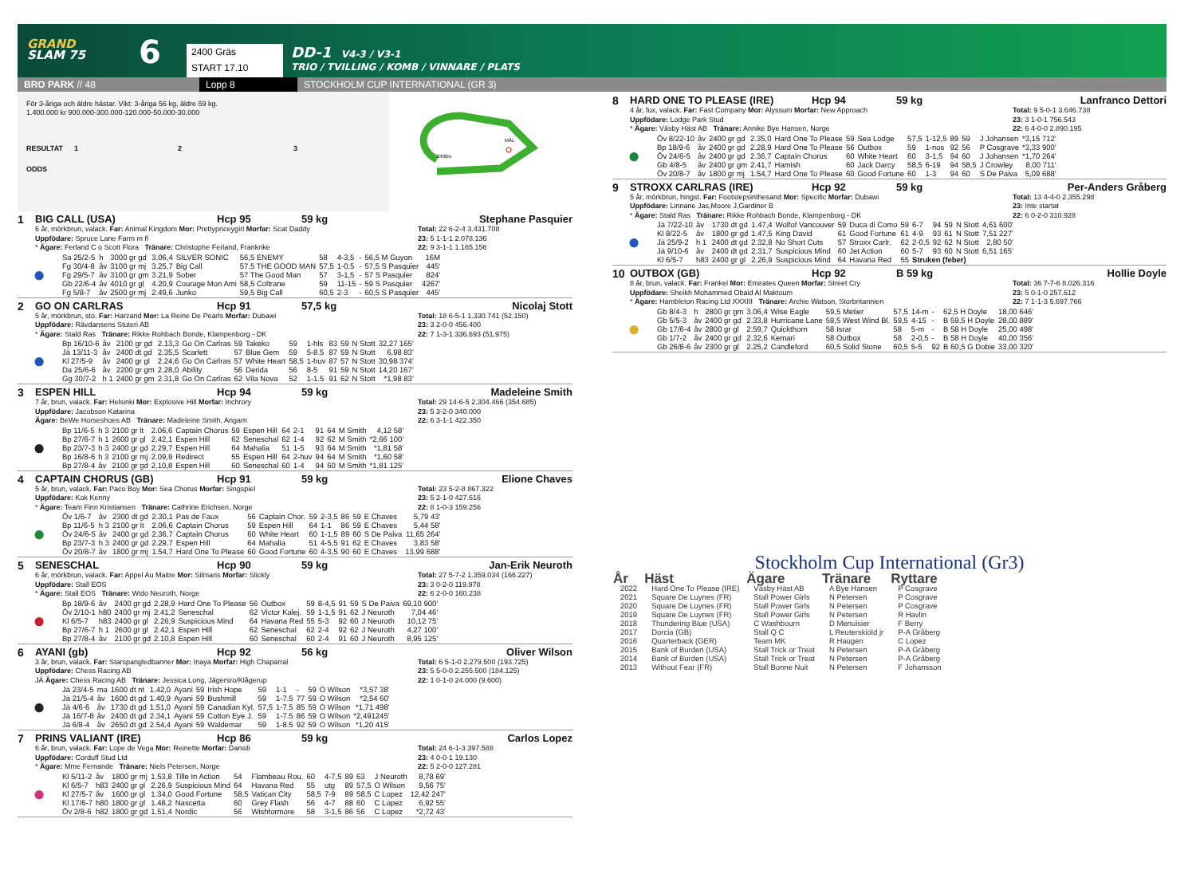GRAND
SLAM 75
6
2400 Gräs
START 17.10
DD-1 V4-3 / V3-1
TRIO / TVILLING / KOMB / VINNARE / PLATS
BRO PARK // 48 Lopp 8 STOCKHOLM CUP INTERNATIONAL (GR 3)
För 3-åriga och äldre hästar. Vikt: 3-åriga 56 kg, äldre 59 kg.
1.400.000 kr 900.000-300.000-120.000-50.000-30.000
RESULTAT 1 2 3
ODDS
2400m
MÅL
1 BIG CALL (USA) Hcp 95 59 kg Stephane Pasquier
6 år, mörkbrun, valack. Far: Animal Kingdom Mor: Prettypriceygirl Morfar: Scat Daddy
Uppfödare: Spruce Lane Farm m fl
* Ägare: Ferland C o Scott Flora Tränare: Christophe Ferland, Frankrike
Total: 22 6-2-4 3.431.708
23: 5 1-1-1 2.078.136
22: 9 3-1-1 1.165.156
| ● | Sa 25/2-5 | h | 3000 gr gd | 3.06,4 | SILVER SONIC | 56,5 ENEMY | 58 | 4-3,5 | - | 56,5 M Guyon | 16M |
| | Fg 30/4-8 | åv | 3100 gr mj | 3.25,7 | Big Call | 57,5 THE GOOD MAN | 57,5 | 1-0,5 | - | 57,5 S Pasquier | 445' |
| | Fg 29/5-7 | åv | 3100 gr gm | 3.21,9 | Sober | 57 The Good Man | 57 | 3-1,5 | - | 57 S Pasquier | 824' |
| | Gb 22/6-4 | åv | 4010 gr gl | 4.20,9 | Courage Mon Ami | 58,5 Coltrane | 59 | 11-15 | - | 59 S Pasquier | 4267' |
| | Fg 5/8-7 | åv | 2500 gr mj | 2.49,6 | Junko | 59,5 Big Call | 60,5 | 2-3 | - | 60,5 S Pasquier | 445' |
2 GO ON CARLRAS Hcp 91 57,5 kg Nicolaj Stott
5 år, mörkbrun, sto. Far: Harzand Mor: La Reine De Pearls Morfar: Dubawi
Uppfödare: Rävdansens Stuteri AB
* Ägare: Stald Ras Tränare: Rikke Rohbach Bonde, Klampenborg - DK
Total: 18 6-5-1 1.330.741 (52.150)
23: 3 2-0-0 456.400
22: 7 1-3-1 336.693 (51.975)
| ● | Bp 16/10-6 | åv | 2100 gr gd | 2.13,3 | Go On Carlras | 59 | Takeko | 59 | 1-hls | 83 | 59 | N Stott | 32,27 165' |
| | Jä 13/11-3 | åv | 2400 dt gd | 2.35,5 | Scarlett | 57 | Blue Gem | 59 | 5-8.5 | 87 | 59 | N Stott | 6,98 83' |
| | Kl 27/5-9 | åv | 2400 gr gl | 2.24,6 | Go On Carlras | 57 | White Heart | 58,5 | 1-huv | 87 | 57 | N Stott | 30,98 374' |
| | Da 25/6-6 | åv | 2200 gr gm | 2.28,0 | Ability | 56 | Derida | 56 | 8-5 | 91 | 59 | N Stott | 14,20 167' |
| | Gg 30/7-2 | h 1 | 2400 gr gm | 2.31,8 | Go On Carlras | 62 | Vila Nova | 52 | 1-1.5 | 91 | 62 | N Stott | *1,98 83' |
3 ESPEN HILL Hcp 94 59 kg Madeleine Smith
7 år, brun, valack. Far: Helsinki Mor: Explosive Hill Morfar: Inchrory
Uppfödare: Jacobson Katarina
Ägare: BeWe Horseshoes AB Tränare: Madeleine Smith, Angarn
Total: 29 14-6-5 2.304.466 (354.685)
23: 5 3-2-0 340.000
22: 6 3-1-1 422.350
| ● | Bp 11/6-5 | h 3 | 2100 gr lt | 2.06,6 | Captain Chorus | 59 | Espen Hill | 64 | 2-1 | 91 | 64 | M Smith | 4,12 58' |
| | Bp 27/6-7 | h 1 | 2600 gr gl | 2.42,1 | Espen Hill | 62 | Seneschal | 62 | 1-4 | 92 | 62 | M Smith | *2,66 100' |
| | Bp 23/7-3 | h 3 | 2400 gr gd | 2.29,7 | Espen Hill | 64 | Mahalia | 51 | 1-5 | 93 | 64 | M Smith | *1,81 58' |
| | Bp 16/8-6 | h 3 | 2100 gr mj | 2.09,9 | Redirect | 55 | Espen Hill | 64 | 2-huv | 94 | 64 | M Smith | *1,60 58' |
| | Bp 27/8-4 | åv | 2100 gr gd | 2.10,8 | Espen Hill | 60 | Seneschal | 60 | 1-4 | 94 | 60 | M Smith | *1,81 125' |
4 CAPTAIN CHORUS (GB) Hcp 91 59 kg Elione Chaves
5 år, brun, valack. Far: Paco Boy Mor: Sea Chorus Morfar: Singspiel
Uppfödare: Kok Kenny
* Ägare: Team Finn Kristiansen Tränare: Cathrine Erichsen, Norge
Total: 23 5-2-8 867.322
23: 5 2-1-0 427.616
22: 8 1-0-3 159.256
| ● | Öv 1/6-7 | åv | 2300 dt gd | 2.30,1 | Pas de Faux | 56 | Captain Chor. | 59 | 2-3,5 | 86 | 59 | E Chaves | 5,79 43' |
| | Bp 11/6-5 | h 3 | 2100 gr lt | 2.06,6 | Captain Chorus | 59 | Espen Hill | 64 | 1-1 | 86 | 59 | E Chaves | 5,44 58' |
| | Öv 24/6-5 | åv | 2400 gr gd | 2.36,7 | Captain Chorus | 60 | White Heart | 60 | 1-1,5 | 89 | 60 | S De Paiva | 11,65 264' |
| | Bp 23/7-3 | h 3 | 2400 gr gd | 2.29,7 | Espen Hill | 64 | Mahalia | 51 | 4-5.5 | 91 | 62 | E Chaves | 3,83 58' |
| | Öv 20/8-7 | åv | 1800 gr mj | 1.54,7 | Hard One To Please | 60 | Good Fortune | 60 | 4-3,5 | 90 | 60 | E Chaves | 13,99 688' |
5 SENESCHAL Hcp 90 59 kg Jan-Erik Neuroth
6 år, mörkbrun, valack. Far: Appel Au Maitre Mor: Silmaris Morfar: Slickly
Uppfödare: Stall EOS
* Ägare: Stall EOS Tränare: Wido Neuroth, Norge
Total: 27 5-7-2 1.359.034 (166.227)
23: 3 0-2-0 119.978
22: 6 2-0-0 160.238
| ● | Bp 18/9-6 | åv | 2400 gr gd | 2.28,9 | Hard One To Please | 56 | Outbox | 59 | 8-4,5 | 91 | 59 | S De Paiva | 69,10 900' |
| | Öv 2/10-1 | h80 | 2400 gr mj | 2.41,2 | Seneschal | 62 | Victor Kalej. | 59 | 1-1,5 | 91 | 62 | J Neuroth | 7,04 46' |
| | Kl 6/5-7 | h83 | 2400 gr gl | 2.26,9 | Suspicious Mind | 64 | Havana Red | 55 | 5-3 | 92 | 60 | J Neuroth | 10,12 75' |
| | Bp 27/6-7 | h 1 | 2600 gr gl | 2.42,1 | Espen Hill | 62 | Seneschal | 62 | 2-4 | 92 | 62 | J Neuroth | 4,27 100' |
| | Bp 27/8-4 | åv | 2100 gr gd | 2.10,8 | Espen Hill | 60 | Seneschal | 60 | 2-4 | 91 | 60 | J Neuroth | 8,95 125' |
6 AYANI (gb) Hcp 92 56 kg Oliver Wilson
3 år, brun, valack. Far: Starspangledbanner Mor: Inaya Morfar: High Chaparral
Uppfödare: Chess Racing AB
JÄ Ägare: Chess Racing AB Tränare: Jessica Long, Jägersro/Klågerup
Total: 6 5-1-0 2.279.500 (193.725)
23: 5 5-0-0 2.255.500 (184.125)
22: 1 0-1-0 24.000 (9.600)
| ● | Jä 23/4-5 | ma | 1600 dt nt | 1.42,0 | Ayani | 59 | Irish Hope | 59 | 1-1 | - | 59 | O Wilson | *3,57 38' |
| | Jä 21/5-4 | åv | 1600 dt gd | 1.40,9 | Ayani | 59 | Bushmill | 59 | 1-7.5 | 77 | 59 | O Wilson | *2,54 60' |
| | Jä 4/6-6 | åv | 1730 dt gd | 1.51,0 | Ayani | 59 | Canadian Kyl. | 57,5 | 1-7.5 | 85 | 59 | O Wilson | *1,71 498' |
| | Jä 16/7-8 | åv | 2400 dt gd | 2.34,1 | Ayani | 59 | Cotton Eye J. | 59 | 1-7.5 | 86 | 59 | O Wilson | *2,491245' |
| | Jä 6/8-4 | åv | 2650 dt gd | 2.54,4 | Ayani | 59 | Waldemar | 59 | 1-8.5 | 92 | 59 | O Wilson | *1,20 415' |
7 PRINS VALIANT (IRE) Hcp 86 59 kg Carlos Lopez
6 år, brun, valack. Far: Lope de Vega Mor: Reinette Morfar: Dansili
Uppfödare: Corduff Stud Ltd
* Ägare: Mme Fernande Tränare: Niels Petersen, Norge
Total: 24 6-1-3 397.588
23: 4 0-0-1 19.130
22: 5 2-0-0 127.281
| ● | Kl 5/11-2 | åv | 1800 gr mj | 1.53,8 | Tille In Action | 54 | Flambeau Rou. | 60 | 4-7,5 | 89 | 63 | J Neuroth | 8,78 69' |
| | Kl 6/5-7 | h83 | 2400 gr gl | 2.26,9 | Suspicious Mind | 64 | Havana Red | 55 | utg | 89 | 57,5 | O Wilson | 9,56 75' |
| | Kl 27/5-7 | åv | 1600 gr gl | 1.34,0 | Good Fortune | 58,5 | Vatican City | 58,5 | 7-9 | 89 | 58,5 | C Lopez | 12,42 247' |
| | Kl 17/6-7 | h80 | 1800 gr gl | 1.48,2 | Nascetta | 60 | Grey Flash | 56 | 4-7 | 88 | 60 | C Lopez | 6,92 55' |
| | Öv 2/8-6 | h82 | 1800 gr gd | 1.51,4 | Nordic | 56 | Wishformore | 58 | 3-1,5 | 86 | 56 | C Lopez | *2,72 43' |
8 HARD ONE TO PLEASE (IRE) Hcp 94 59 kg Lanfranco Dettori
4 år, fux, valack. Far: Fast Company Mor: Alyssum Morfar: New Approach
Uppfödare: Lodge Park Stud
* Ägare: Väsby Häst AB Tränare: Annike Bye Hansen, Norge
Total: 9 5-0-1 3.646.738
23: 3 1-0-1 756.543
22: 6 4-0-0 2.890.195
| ● | Öv 8/22-10 | åv | 2400 gr gd | 2.35,0 | Hard One To Please | 59 | Sea Lodge | 57,5 | 1-12,5 | 89 | 59 | J Johansen | *3,15 712' |
| | Bp 18/9-6 | åv | 2400 gr gd | 2.28,9 | Hard One To Please | 56 | Outbox | 59 | 1-nos | 92 | 56 | P Cosgrave | *3,33 900' |
| | Öv 24/6-5 | åv | 2400 gr gd | 2.36,7 | Captain Chorus | 60 | White Heart | 60 | 3-1,5 | 94 | 60 | J Johansen | *1,70 264' |
| | Gb 4/8-5 | åv | 2400 gr gm | 2.41,7 | Hamish | 60 | Jack Darcy | 58,5 | 6-19 | 94 | 58,5 | J Crowley | 8,00 711' |
| | Öv 20/8-7 | åv | 1800 gr mj | 1.54,7 | Hard One To Please | 60 | Good Fortune | 60 | 1-3 | 94 | 60 | S De Paiva | 5,09 688' |
9 STROXX CARLRAS (IRE) Hcp 92 59 kg Per-Anders Gråberg
5 år, mörkbrun, hingst. Far: Footstepsinthesand Mor: Specific Morfar: Dubawi
Uppfödare: Linnane Jas,Moore J,Gardiner B
* Ägare: Stald Ras Tränare: Rikke Rohbach Bonde, Klampenborg - DK
Total: 13 4-4-0 2.355.298
23: Inte startat
22: 6 0-2-0 310.928
| ● | Jä 7/22-10 | åv | 1730 dt gd | 1.47,4 | Wolfof Vancouver | 59 | Duca di Como | 59 | 6-7 | 94 | 59 | N Stott | 4,61 600' |
| | Kl 8/22-5 | åv | 1800 gr gd | 1.47,5 | King David | 61 | Good Fortune | 61 | 4-9 | 93 | 61 | N Stott | 7,51 227' |
| | Jä 25/9-2 | h 1 | 2400 dt gd | 2.32,8 | No Short Cuts | 57 | Stroxx Carlr. | 62 | 2-0,5 | 92 | 62 | N Stott | 2,80 50' |
| | Jä 9/10-6 | åv | 2400 dt gd | 2.31,7 | Suspicious Mind | 60 | Jet Action | 60 | 5-7 | 93 | 60 | N Stott | 6,51 165' |
| | Kl 6/5-7 | h83 | 2400 gr gl | 2.26,9 | Suspicious Mind | 64 | Havana Red | 55 | Struken (feber) | | | | |
10 OUTBOX (GB) Hcp 92 B 59 kg Hollie Doyle
8 år, brun, valack. Far: Frankel Mor: Emirates Queen Morfar: Street Cry
Uppfödare: Sheikh Mohammed Obaid Al Maktoum
* Ägare: Hambleton Racing Ltd XXXIII Tränare: Archie Watson, Storbritannien
Total: 36 7-7-6 8.026.316
23: 5 0-1-0 257.612
22: 7 1-1-3 5.697.766
| ● | Gb 8/4-3 | h | 2800 gr gm | 3.06,4 | Wise Eagle | 59,5 Metier | 57,5 | 14-m | - | 62,5 H Doyle | 18,00 646' |
| | Gb 5/5-3 | åv | 2400 gr gd | 2.33,8 | Hurricane Lane | 59,5 West Wind Bl. | 59,5 | 4-15 | - | B 59,5 H Doyle | 28,00 889' |
| | Gb 17/6-4 | åv | 2800 gr gl | 2.59,7 | Quickthorn | 58 Israr | 58 | 5-m | - | B 58 H Doyle | 25,00 498' |
| | Gb 1/7-2 | åv | 2400 gr gd | 2.32,6 | Kemari | 58 Outbox | 58 | 2-0,5 | - | B 58 H Doyle | 40,00 356' |
| | Gb 26/8-6 | åv | 2300 gr gl | 2.25,2 | Candleford | 60,5 Solid Stone | 60,5 | 5-5 | 92 | B 60,5 G Dobie | 33,00 320' |
Stockholm Cup International (Gr3)
| År | Häst | Ägare | Tränare | Ryttare |
| --- | --- | --- | --- | --- |
| 2022 | Hard One To Please (IRE) | Väsby Häst AB | A Bye Hansen | P Cosgrave |
| 2021 | Square De Luynes (FR) | Stall Power Girls | N Petersen | P Cosgrave |
| 2020 | Square De Luynes (FR) | Stall Power Girls | N Petersen | P Cosgrave |
| 2019 | Square De Luynes (FR) | Stall Power Girls | N Petersen | R Havlin |
| 2018 | Thundering Blue (USA) | C Washbourn | D Menuisier | F Berry |
| 2017 | Dorcia (GB) | Stall Q C | L Reuterskiöld jr | P-A Gråberg |
| 2016 | Quarterback (GER) | Team MK | R Haugen | C Lopez |
| 2015 | Bank of Burden (USA) | Stall Trick or Treat | N Petersen | P-A Gråberg |
| 2014 | Bank of Burden (USA) | Stall Trick or Treat | N Petersen | P-A Gråberg |
| 2013 | Without Fear (FR) | Stall Bonne Nuit | N Petersen | F Johansson |